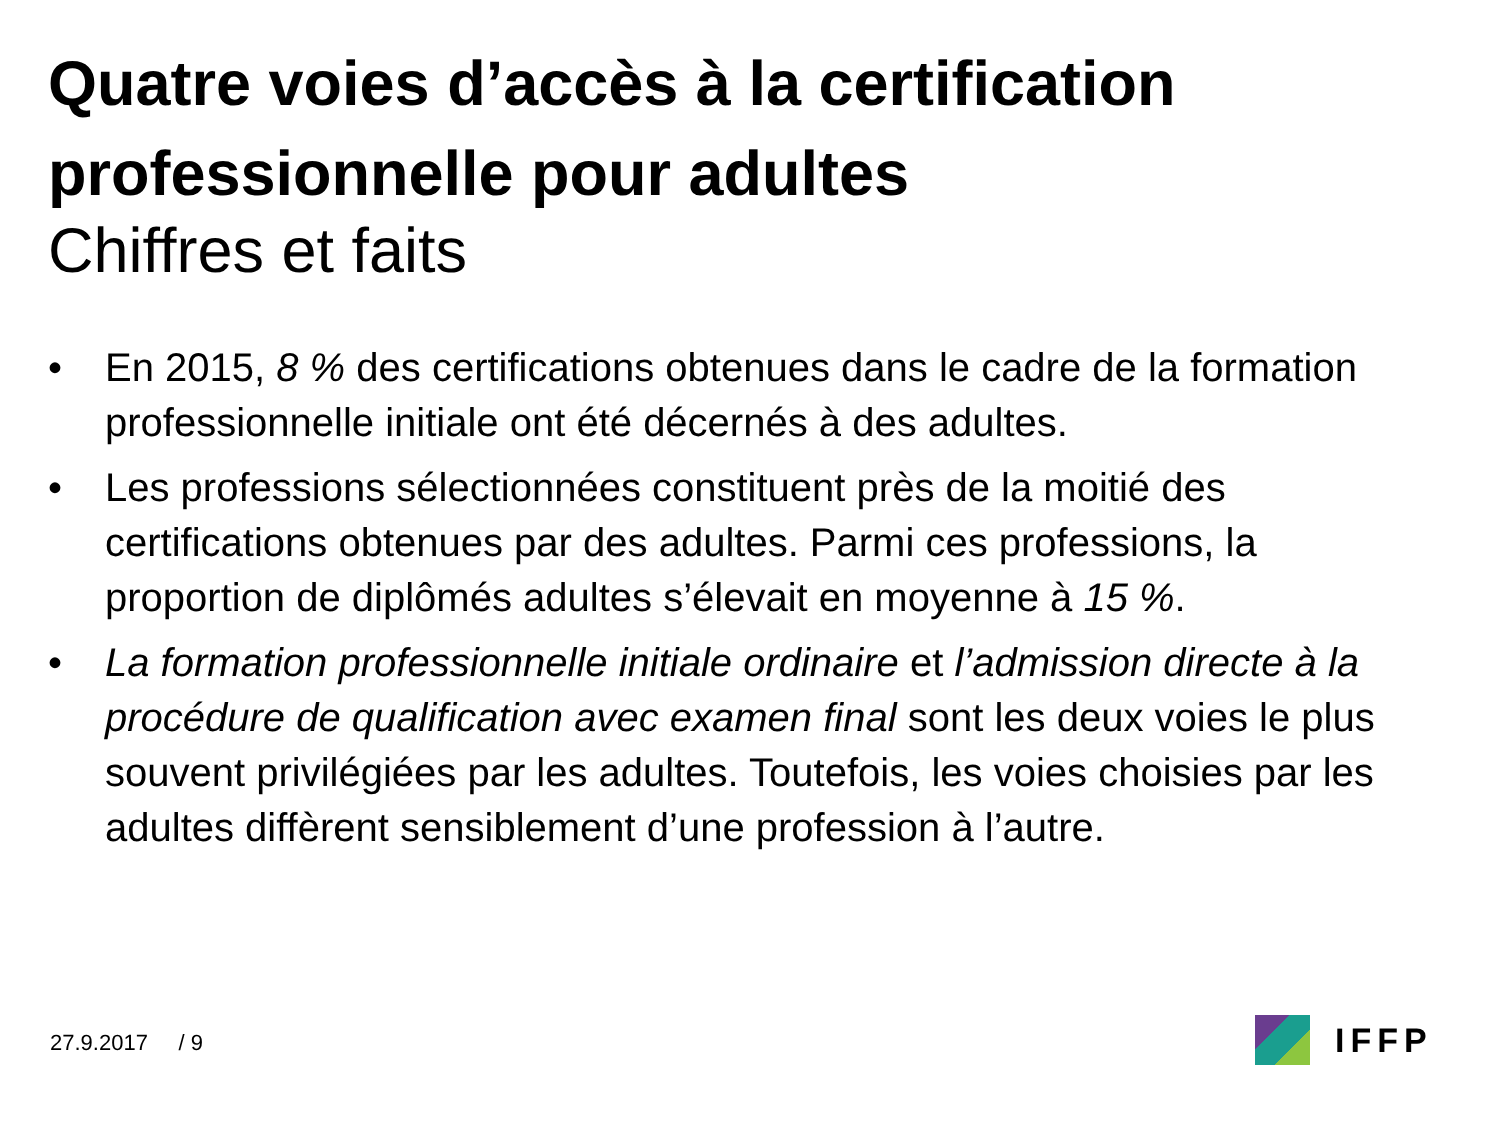Quatre voies d’accès à la certification professionnelle pour adultes
Chiffres et faits
• En 2015, 8 % des certifications obtenues dans le cadre de la formation professionnelle initiale ont été décernés à des adultes.
• Les professions sélectionnées constituent près de la moitié des certifications obtenues par des adultes. Parmi ces professions, la proportion de diplômés adultes s’élevait en moyenne à 15 %.
• La formation professionnelle initiale ordinaire et l’admission directe à la procédure de qualification avec examen final sont les deux voies le plus souvent privilégiées par les adultes. Toutefois, les voies choisies par les adultes diffèrent sensiblement d’une profession à l’autre.
27.9.2017 / 9 IFFP